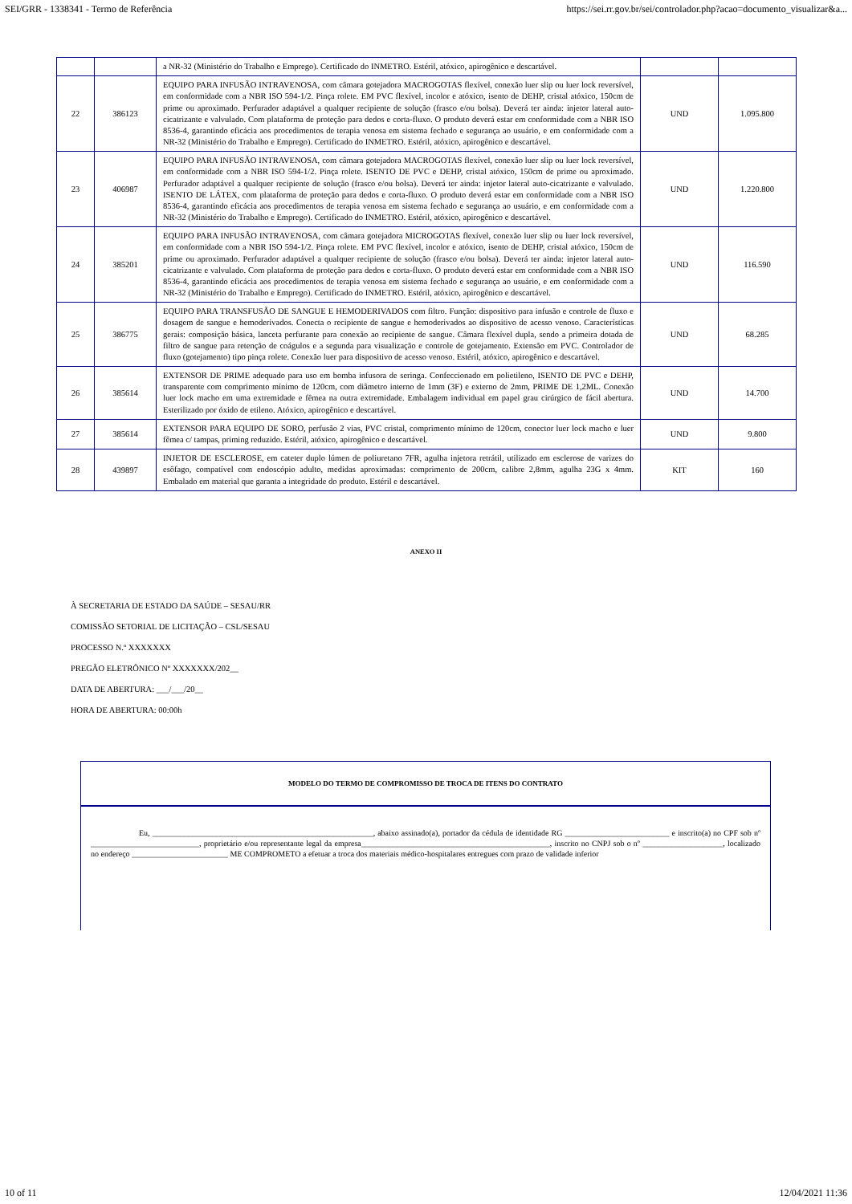SEI/GRR - 1338341 - Termo de Referência https://sei.rr.gov.br/sei/controlador.php?acao=documento_visualizar&a...
| | | a NR-32 (Ministério do Trabalho e Emprego). Certificado do INMETRO. Estéril, atóxico, apirogênico e descartável. | | |
| 22 | 386123 | EQUIPO PARA INFUSÃO INTRAVENOSA, com câmara gotejadora MACROGOTAS flexível, conexão luer slip ou luer lock reversível, em conformidade com a NBR ISO 594-1/2. Pinça rolete. EM PVC flexível, incolor e atóxico, isento de DEHP, cristal atóxico, 150cm de prime ou aproximado. Perfurador adaptável a qualquer recipiente de solução (frasco e/ou bolsa). Deverá ter ainda: injetor lateral auto-cicatrizante e valvulado. Com plataforma de proteção para dedos e corta-fluxo. O produto deverá estar em conformidade com a NBR ISO 8536-4, garantindo eficácia aos procedimentos de terapia venosa em sistema fechado e segurança ao usuário, e em conformidade com a NR-32 (Ministério do Trabalho e Emprego). Certificado do INMETRO. Estéril, atóxico, apirogênico e descartável. | UND | 1.095.800 |
| 23 | 406987 | EQUIPO PARA INFUSÃO INTRAVENOSA, com câmara gotejadora MACROGOTAS flexível, conexão luer slip ou luer lock reversível, em conformidade com a NBR ISO 594-1/2. Pinça rolete. ISENTO DE PVC e DEHP, cristal atóxico, 150cm de prime ou aproximado. Perfurador adaptável a qualquer recipiente de solução (frasco e/ou bolsa). Deverá ter ainda: injetor lateral auto-cicatrizante e valvulado. ISENTO DE LÁTEX, com plataforma de proteção para dedos e corta-fluxo. O produto deverá estar em conformidade com a NBR ISO 8536-4, garantindo eficácia aos procedimentos de terapia venosa em sistema fechado e segurança ao usuário, e em conformidade com a NR-32 (Ministério do Trabalho e Emprego). Certificado do INMETRO. Estéril, atóxico, apirogênico e descartável. | UND | 1.220.800 |
| 24 | 385201 | EQUIPO PARA INFUSÃO INTRAVENOSA, com câmara gotejadora MICROGOTAS flexível, conexão luer slip ou luer lock reversível, em conformidade com a NBR ISO 594-1/2. Pinça rolete. EM PVC flexível, incolor e atóxico, isento de DEHP, cristal atóxico, 150cm de prime ou aproximado. Perfurador adaptável a qualquer recipiente de solução (frasco e/ou bolsa). Deverá ter ainda: injetor lateral auto-cicatrizante e valvulado. Com plataforma de proteção para dedos e corta-fluxo. O produto deverá estar em conformidade com a NBR ISO 8536-4, garantindo eficácia aos procedimentos de terapia venosa em sistema fechado e segurança ao usuário, e em conformidade com a NR-32 (Ministério do Trabalho e Emprego). Certificado do INMETRO. Estéril, atóxico, apirogênico e descartável. | UND | 116.590 |
| 25 | 386775 | EQUIPO PARA TRANSFUSÃO DE SANGUE E HEMODERIVADOS com filtro. Função: dispositivo para infusão e controle de fluxo e dosagem de sangue e hemoderivados. Conecta o recipiente de sangue e hemoderivados ao dispositivo de acesso venoso. Características gerais: composição básica, lanceta perfurante para conexão ao recipiente de sangue. Câmara flexível dupla, sendo a primeira dotada de filtro de sangue para retenção de coágulos e a segunda para visualização e controle de gotejamento. Extensão em PVC. Controlador de fluxo (gotejamento) tipo pinça rolete. Conexão luer para dispositivo de acesso venoso. Estéril, atóxico, apirogênico e descartável. | UND | 68.285 |
| 26 | 385614 | EXTENSOR DE PRIME adequado para uso em bomba infusora de seringa. Confeccionado em polietileno, ISENTO DE PVC e DEHP, transparente com comprimento mínimo de 120cm, com diâmetro interno de 1mm (3F) e externo de 2mm, PRIME DE 1,2ML. Conexão luer lock macho em uma extremidade e fêmea na outra extremidade. Embalagem individual em papel grau cirúrgico de fácil abertura. Esterilizado por óxido de etileno. Atóxico, apirogênico e descartável. | UND | 14.700 |
| 27 | 385614 | EXTENSOR PARA EQUIPO DE SORO, perfusão 2 vias, PVC cristal, comprimento mínimo de 120cm, conector luer lock macho e luer fêmea c/ tampas, priming reduzido. Estéril, atóxico, apirogênico e descartável. | UND | 9.800 |
| 28 | 439897 | INJETOR DE ESCLEROSE, em cateter duplo lúmen de poliuretano 7FR, agulha injetora retrátil, utilizado em esclerose de varizes do esôfago, compatível com endoscópio adulto, medidas aproximadas: comprimento de 200cm, calibre 2,8mm, agulha 23G x 4mm. Embalado em material que garanta a integridade do produto. Estéril e descartável. | KIT | 160 |
ANEXO II
À SECRETARIA DE ESTADO DA SAÚDE – SESAU/RR
COMISSÃO SETORIAL DE LICITAÇÃO – CSL/SESAU
PROCESSO N.º XXXXXXX
PREGÃO ELETRÔNICO Nº XXXXXXX/202__
DATA DE ABERTURA: ___/___/20__
HORA DE ABERTURA: 00:00h
MODELO DO TERMO DE COMPROMISSO DE TROCA DE ITENS DO CONTRATO
Eu, _______________________________________________________, abaixo assinado(a), portador da cédula de identidade RG __________________________ e inscrito(a) no CPF sob nº ___________________________, proprietário e/ou representante legal da empresa_______________________________________________, inscrito no CNPJ sob o nº ____________________, localizado no endereço ________________________ ME COMPROMETO a efetuar a troca dos materiais médico-hospitalares entregues com prazo de validade inferior
10 of 11 12/04/2021 11:36